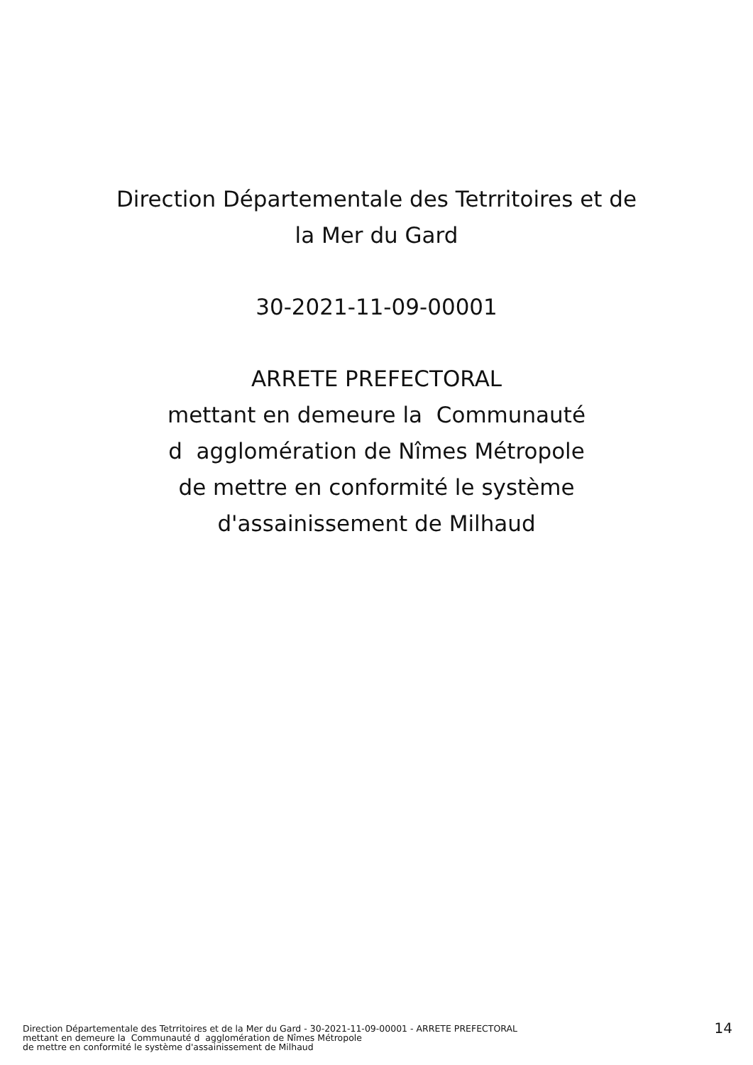Direction Départementale des Tetrritoires et de
la Mer du Gard
30-2021-11-09-00001
ARRETE PREFECTORAL
mettant en demeure la Communauté
d agglomération de Nîmes Métropole
de mettre en conformité le système
d'assainissement de Milhaud
Direction Départementale des Tetrritoires et de la Mer du Gard - 30-2021-11-09-00001 - ARRETE PREFECTORAL
mettant en demeure la Communauté d agglomération de Nîmes Métropole
de mettre en conformité le système d'assainissement de Milhaud
14